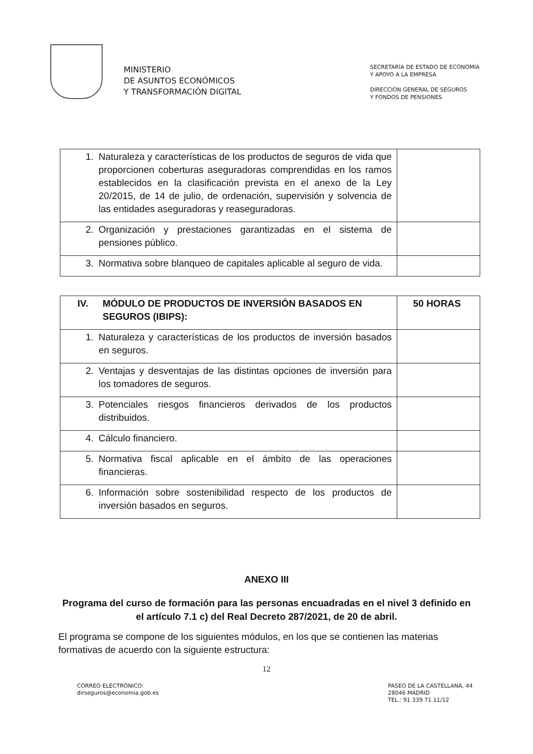MINISTERIO
DE ASUNTOS ECONÓMICOS
Y TRANSFORMACIÓN DIGITAL
SECRETARÍA DE ESTADO DE ECONOMÍA
Y APOYO A LA EMPRESA
DIRECCION GENERAL DE SEGUROS
Y FONDOS DE PENSIONES
| 1. Naturaleza y características de los productos de seguros de vida que proporcionen coberturas aseguradoras comprendidas en los ramos establecidos en la clasificación prevista en el anexo de la Ley 20/2015, de 14 de julio, de ordenación, supervisión y solvencia de las entidades aseguradoras y reaseguradoras. | |
| 2. Organización y prestaciones garantizadas en el sistema de pensiones público. | |
| 3. Normativa sobre blanqueo de capitales aplicable al seguro de vida. | |
| IV. MÓDULO DE PRODUCTOS DE INVERSIÓN BASADOS EN SEGUROS (IBIPS): | 50 HORAS |
| 1. Naturaleza y características de los productos de inversión basados en seguros. | |
| 2. Ventajas y desventajas de las distintas opciones de inversión para los tomadores de seguros. | |
| 3. Potenciales riesgos financieros derivados de los productos distribuidos. | |
| 4. Cálculo financiero. | |
| 5. Normativa fiscal aplicable en el ámbito de las operaciones financieras. | |
| 6. Información sobre sostenibilidad respecto de los productos de inversión basados en seguros. | |
ANEXO III
Programa del curso de formación para las personas encuadradas en el nivel 3 definido en el artículo 7.1 c) del Real Decreto 287/2021, de 20 de abril.
El programa se compone de los siguientes módulos, en los que se contienen las materias formativas de acuerdo con la siguiente estructura:
12
CORREO ELECTRÓNICO:
dirseguros@economia.gob.es
PASEO DE LA CASTELLANA, 44
28046 MADRID
TEL.: 91 339 71 11/12